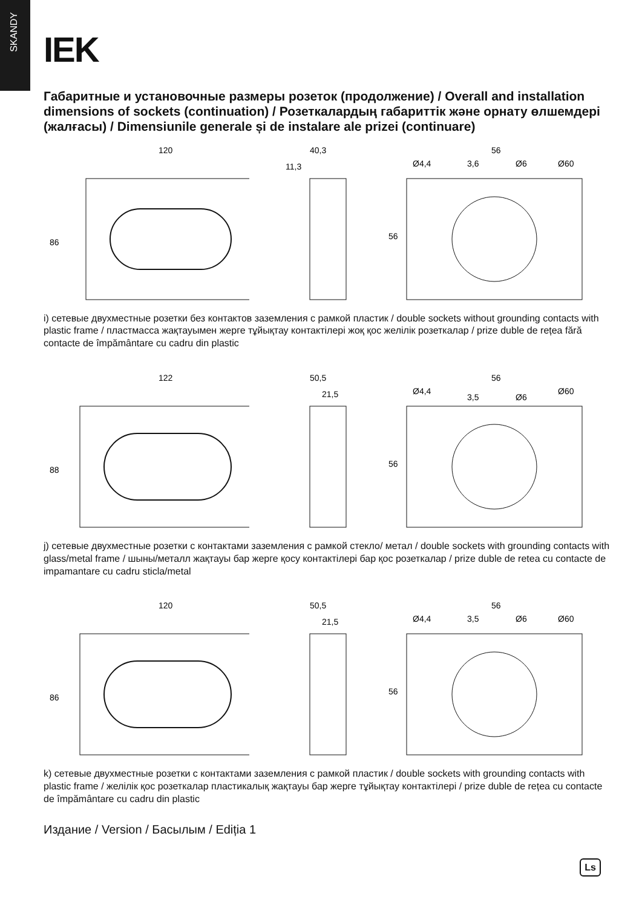SKANDY
IEK
Габаритные и установочные размеры розеток (продолжение) / Overall and installation dimensions of sockets (continuation) / Розеткалардың габариттік және орнату өлшемдері (жалғасы) / Dimensiunile generale și de instalare ale prizei (continuare)
120
86
40,3
11,3
56
Ø4,4
3,6
Ø6
Ø60
56
i) сетевые двухместные розетки без контактов заземления с рамкой пластик / double sockets without grounding contacts with plastic frame / пластмасса жақтауымен жерге тұйықтау контактілері жоқ қос желілік розеткалар / prize duble de rețea fără contacte de împământare cu cadru din plastic
122
88
50,5
21,5
56
Ø4,4
3,5
Ø6
Ø60
56
j) сетевые двухместные розетки с контактами заземления с рамкой стекло/ метал / double sockets with grounding contacts with glass/metal frame / шыны/металл жақтауы бар жерге қосу контактілері бар қос розеткалар / prize duble de retea cu contacte de impamantare cu cadru sticla/metal
120
86
50,5
21,5
56
Ø4,4
3,5
Ø6
Ø60
56
k) сетевые двухместные розетки с контактами заземления с рамкой пластик / double sockets with grounding contacts with plastic frame / желілік қос розеткалар пластикалық жақтауы бар жерге тұйықтау контактілері / prize duble de rețea cu contacte de împământare cu cadru din plastic
Издание / Version / Басылым / Ediția 1
Ls